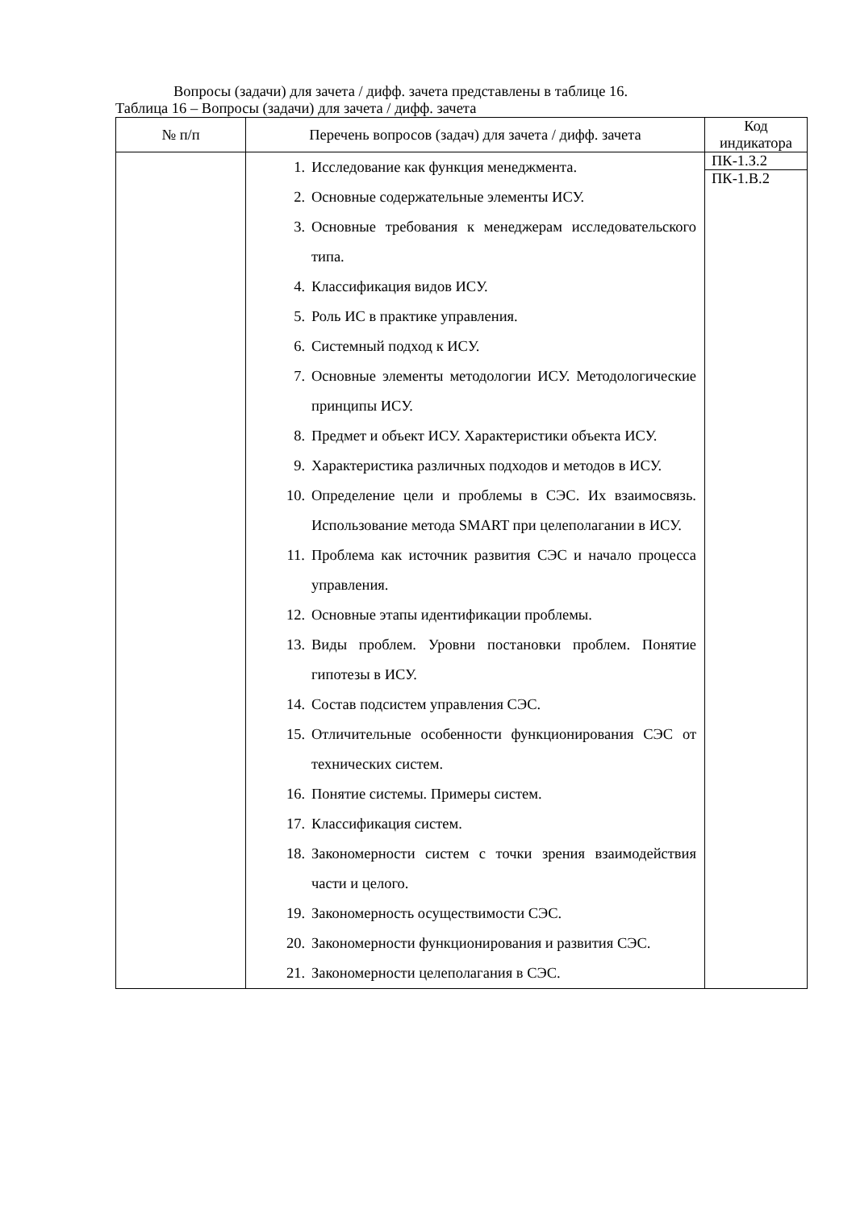Вопросы (задачи) для зачета / дифф. зачета представлены в таблице 16.
Таблица 16 – Вопросы (задачи) для зачета / дифф. зачета
| № п/п | Перечень вопросов (задач) для зачета / дифф. зачета | Код индикатора |
| --- | --- | --- |
| | 1. Исследование как функция менеджмента. 2. Основные содержательные элементы ИСУ. 3. Основные требования к менеджерам исследовательского типа. 4. Классификация видов ИСУ. 5. Роль ИС в практике управления. 6. Системный подход к ИСУ. 7. Основные элементы методологии ИСУ. Методологические принципы ИСУ. 8. Предмет и объект ИСУ. Характеристики объекта ИСУ. 9. Характеристика различных подходов и методов в ИСУ. 10. Определение цели и проблемы в СЭС. Их взаимосвязь. Использование метода SMART при целеполагании в ИСУ. 11. Проблема как источник развития СЭС и начало процесса управления. 12. Основные этапы идентификации проблемы. 13. Виды проблем. Уровни постановки проблем. Понятие гипотезы в ИСУ. 14. Состав подсистем управления СЭС. 15. Отличительные особенности функционирования СЭС от технических систем. 16. Понятие системы. Примеры систем. 17. Классификация систем. 18. Закономерности систем с точки зрения взаимодействия части и целого. 19. Закономерность осуществимости СЭС. 20. Закономерности функционирования и развития СЭС. 21. Закономерности целеполагания в СЭС. | ПК-1.З.2 ПК-1.В.2 |